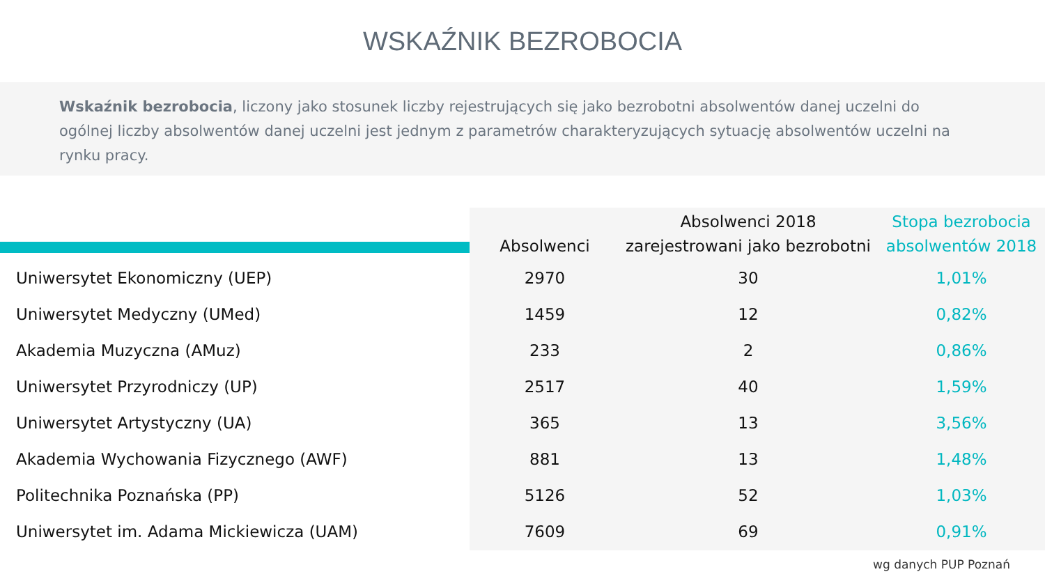WSKAŹNIK BEZROBOCIA
Wskaźnik bezrobocia, liczony jako stosunek liczby rejestrujących się jako bezrobotni absolwentów danej uczelni do ogólnej liczby absolwentów danej uczelni jest jednym z parametrów charakteryzujących sytuację absolwentów uczelni na rynku pracy.
| | Absolwenci | Absolwenci 2018 zarejestrowani jako bezrobotni | Stopa bezrobocia absolwentów 2018 |
| --- | --- | --- | --- |
| Uniwersytet Ekonomiczny (UEP) | 2970 | 30 | 1,01% |
| Uniwersytet Medyczny (UMed) | 1459 | 12 | 0,82% |
| Akademia Muzyczna (AMuz) | 233 | 2 | 0,86% |
| Uniwersytet Przyrodniczy (UP) | 2517 | 40 | 1,59% |
| Uniwersytet Artystyczny (UA) | 365 | 13 | 3,56% |
| Akademia Wychowania Fizycznego (AWF) | 881 | 13 | 1,48% |
| Politechnika Poznańska (PP) | 5126 | 52 | 1,03% |
| Uniwersytet im. Adama Mickiewicza (UAM) | 7609 | 69 | 0,91% |
wg danych PUP Poznań